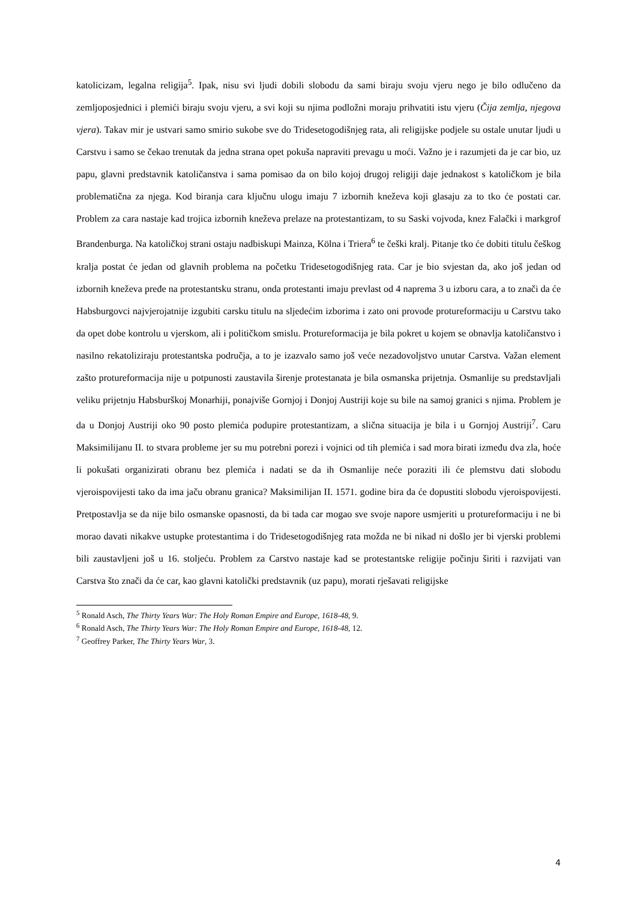katolicizam, legalna religija<sup>5</sup>. Ipak, nisu svi ljudi dobili slobodu da sami biraju svoju vjeru nego je bilo odlučeno da zemljoposjednici i plemići biraju svoju vjeru, a svi koji su njima podložni moraju prihvatiti istu vjeru (Čija zemlja, njegova vjera). Takav mir je ustvari samo smirio sukobe sve do Tridesetogodišnjeg rata, ali religijske podjele su ostale unutar ljudi u Carstvu i samo se čekao trenutak da jedna strana opet pokuša napraviti prevagu u moći. Važno je i razumjeti da je car bio, uz papu, glavni predstavnik katoličanstva i sama pomisao da on bilo kojoj drugoj religiji daje jednakost s katoličkom je bila problematična za njega. Kod biranja cara ključnu ulogu imaju 7 izbornih kneževa koji glasaju za to tko će postati car. Problem za cara nastaje kad trojica izbornih kneževa prelaze na protestantizam, to su Saski vojvoda, knez Falački i markgrof Brandenburga. Na katoličkoj strani ostaju nadbiskupi Mainza, Kölna i Triera<sup>6</sup> te češki kralj. Pitanje tko će dobiti titulu češkog kralja postat će jedan od glavnih problema na početku Tridesetogodišnjeg rata. Car je bio svjestan da, ako još jedan od izbornih kneževa pređe na protestantsku stranu, onda protestanti imaju prevlast od 4 naprema 3 u izboru cara, a to znači da će Habsburgovci najvjerojatnije izgubiti carsku titulu na sljedećim izborima i zato oni provode protureformaciju u Carstvu tako da opet dobe kontrolu u vjerskom, ali i političkom smislu. Protureformacija je bila pokret u kojem se obnavlja katoličanstvo i nasilno rekatoliziraju protestantska područja, a to je izazvalo samo još veće nezadovoljstvo unutar Carstva. Važan element zašto protureformacija nije u potpunosti zaustavila širenje protestanata je bila osmanska prijetnja. Osmanlije su predstavljali veliku prijetnju Habsburškoj Monarhiji, ponajviše Gornjoj i Donjoj Austriji koje su bile na samoj granici s njima. Problem je da u Donjoj Austriji oko 90 posto plemića podupire protestantizam, a slična situacija je bila i u Gornjoj Austriji<sup>7</sup>. Caru Maksimilijanu II. to stvara probleme jer su mu potrebni porezi i vojnici od tih plemića i sad mora birati između dva zla, hoće li pokušati organizirati obranu bez plemića i nadati se da ih Osmanlije neće poraziti ili će plemstvu dati slobodu vjeroispovijesti tako da ima jaču obranu granica? Maksimilijan II. 1571. godine bira da će dopustiti slobodu vjeroispovijesti. Pretpostavlja se da nije bilo osmanske opasnosti, da bi tada car mogao sve svoje napore usmjeriti u protureformaciju i ne bi morao davati nikakve ustupke protestantima i do Tridesetogodišnjeg rata možda ne bi nikad ni došlo jer bi vjerski problemi bili zaustavljeni još u 16. stoljeću. Problem za Carstvo nastaje kad se protestantske religije počinju širiti i razvijati van Carstva što znači da će car, kao glavni katolički predstavnik (uz papu), morati rješavati religijske
<sup>5</sup> Ronald Asch, The Thirty Years War: The Holy Roman Empire and Europe, 1618-48, 9.
<sup>6</sup> Ronald Asch, The Thirty Years War: The Holy Roman Empire and Europe, 1618-48, 12.
<sup>7</sup> Geoffrey Parker, The Thirty Years War, 3.
4